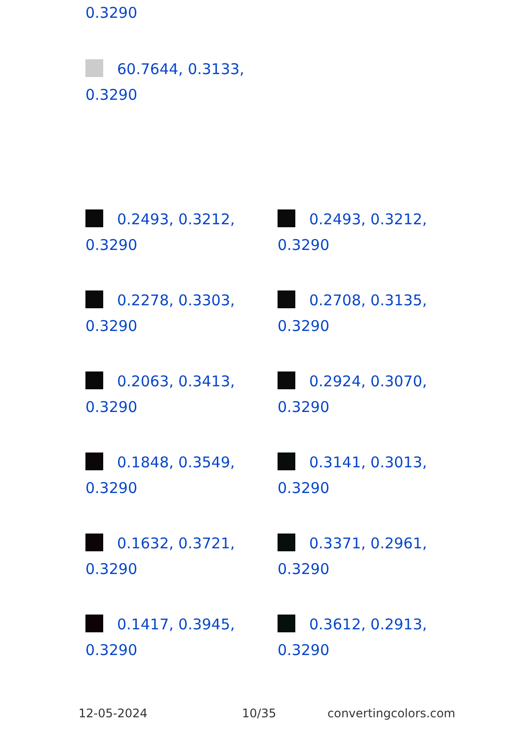0.3290
60.7644, 0.3133, 0.3290
0.2493, 0.3212, 0.3290
0.2493, 0.3212, 0.3290
0.2278, 0.3303, 0.3290
0.2708, 0.3135, 0.3290
0.2063, 0.3413, 0.3290
0.2924, 0.3070, 0.3290
0.1848, 0.3549, 0.3290
0.3141, 0.3013, 0.3290
0.1632, 0.3721, 0.3290
0.3371, 0.2961, 0.3290
0.1417, 0.3945, 0.3290
0.3612, 0.2913, 0.3290
12-05-2024 10/35 convertingcolors.com